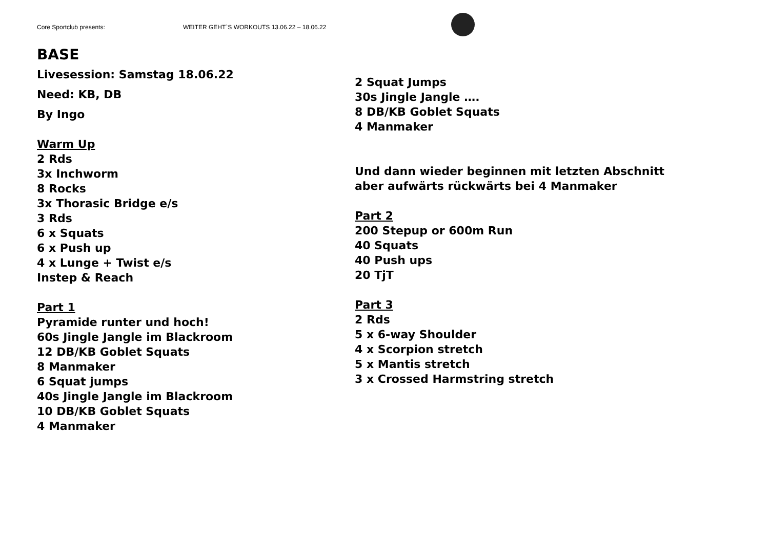Core Sportclub presents: WEITER GEHT`S WORKOUTS 13.06.22 – 18.06.22
BASE
Livesession: Samstag 18.06.22
Need: KB, DB
By Ingo
Warm Up
2 Rds
3x Inchworm
8 Rocks
3x Thorasic Bridge e/s
3 Rds
6 x Squats
6 x Push up
4 x Lunge + Twist e/s
Instep & Reach
Part 1
Pyramide runter und hoch!
60s Jingle Jangle im Blackroom
12 DB/KB Goblet Squats
8 Manmaker
6 Squat jumps
40s Jingle Jangle im Blackroom
10 DB/KB Goblet Squats
4 Manmaker
2 Squat Jumps
30s Jingle Jangle ….
8 DB/KB Goblet Squats
4 Manmaker
Und dann wieder beginnen mit letzten Abschnitt aber aufwärts rückwärts bei 4 Manmaker
Part 2
200 Stepup or 600m Run
40 Squats
40 Push ups
20 TjT
Part 3
2 Rds
5 x 6-way Shoulder
4 x Scorpion stretch
5 x Mantis stretch
3 x Crossed Harmstring stretch